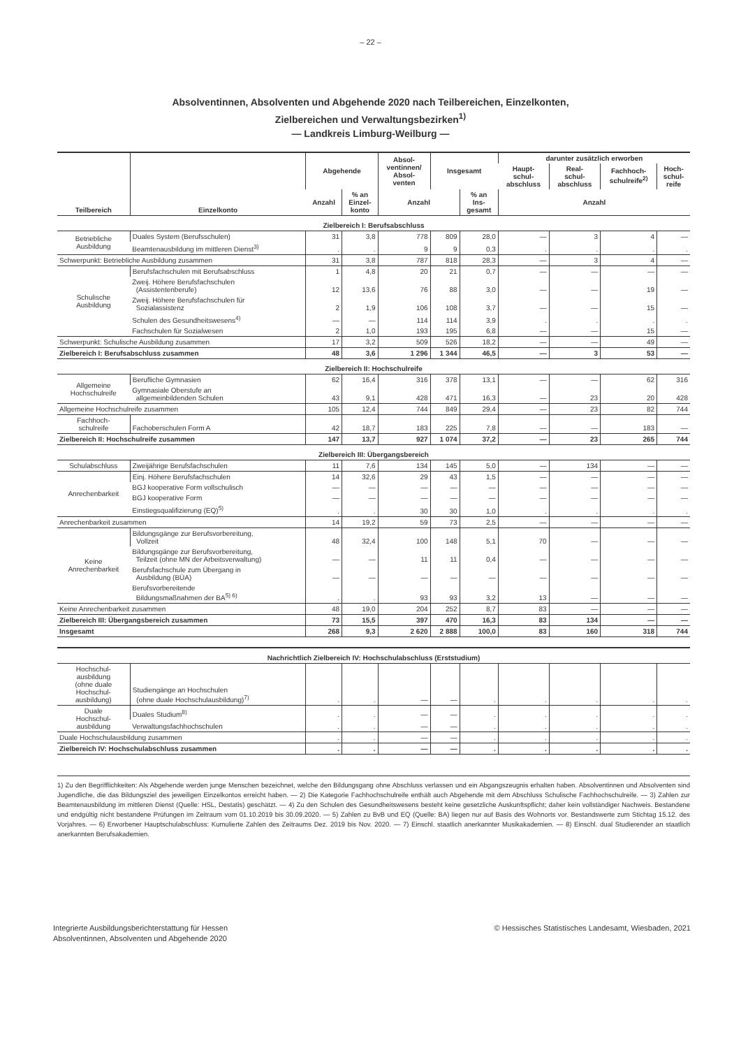– 22 –
Absolventinnen, Absolventen und Abgehende 2020 nach Teilbereichen, Einzelkonten,
Zielbereichen und Verwaltungsbezirken<sup>1)</sup>
— Landkreis Limburg-Weilburg —
| Teilbereich | Einzelkonto | Abgehende | | Absol- ventinnen/ Absol- venten | Insgesamt | | darunter zusätzlich erworben | | | |
| --- | --- | --- | --- | --- | --- | --- | --- | --- | --- | --- |
| | | | | | | | Haupt- schul- abschluss | Real- schul- abschluss | Fachhoch- schulreife<sup>2)</sup> | Hoch- schul- reife |
| | | Anzahl | % an Einzel- konto | Anzahl | | % an Ins- gesamt | Anzahl | | | |
| Zielbereich I: Berufsabschluss | | | | | | | | | | |
| Betriebliche Ausbildung | Duales System (Berufsschulen) | 31 | 3,8 | 778 | 809 | 28,0 | — | 3 | 4 | — |
| | Beamtenausbildung im mittleren Dienst<sup>3)</sup> | . | . | 9 | 9 | 0,3 | . | . | . | . |
| Schwerpunkt: Betriebliche Ausbildung zusammen | | 31 | 3,8 | 787 | 818 | 28,3 | — | 3 | 4 | — |
| Schulische Ausbildung | Berufsfachschulen mit Berufsabschluss | 1 | 4,8 | 20 | 21 | 0,7 | — | — | — | — |
| | Zweij. Höhere Berufsfachschulen (Assistentenberufe) | 12 | 13,6 | 76 | 88 | 3,0 | — | — | 19 | — |
| | Zweij. Höhere Berufsfachschulen für Sozialassistenz | 2 | 1,9 | 106 | 108 | 3,7 | — | — | 15 | — |
| | Schulen des Gesundheitswesens<sup>4)</sup> | — | — | 114 | 114 | 3,9 | . | . | . | . |
| | Fachschulen für Sozialwesen | 2 | 1,0 | 193 | 195 | 6,8 | — | — | 15 | — |
| Schwerpunkt: Schulische Ausbildung zusammen | | 17 | 3,2 | 509 | 526 | 18,2 | — | — | 49 | — |
| Zielbereich I: Berufsabschluss zusammen | | 48 | 3,6 | 1 296 | 1 344 | 46,5 | — | 3 | 53 | — |
| Zielbereich II: Hochschulreife | | | | | | | | | | |
| Allgemeine Hochschulreife | Berufliche Gymnasien | 62 | 16,4 | 316 | 378 | 13,1 | — | — | 62 | 316 |
| | Gymnasiale Oberstufe an allgemeinbildenden Schulen | 43 | 9,1 | 428 | 471 | 16,3 | — | 23 | 20 | 428 |
| Allgemeine Hochschulreife zusammen | | 105 | 12,4 | 744 | 849 | 29,4 | — | 23 | 82 | 744 |
| Fachhoch- schulreife | Fachoberschulen Form A | 42 | 18,7 | 183 | 225 | 7,8 | — | — | 183 | — |
| Zielbereich II: Hochschulreife zusammen | | 147 | 13,7 | 927 | 1 074 | 37,2 | — | 23 | 265 | 744 |
| Zielbereich III: Übergangsbereich | | | | | | | | | | |
| Schulabschluss | Zweijährige Berufsfachschulen | 11 | 7,6 | 134 | 145 | 5,0 | — | 134 | — | — |
| Anrechenbarkeit | Einj. Höhere Berufsfachschulen | 14 | 32,6 | 29 | 43 | 1,5 | — | — | — | — |
| | BGJ kooperative Form vollschulisch | — | — | — | — | — | — | — | — | — |
| | BGJ kooperative Form | — | — | — | — | — | — | — | — | — |
| | Einstiegsqualifizierung (EQ)<sup>5)</sup> | . | . | 30 | 30 | 1,0 | . | . | . | . |
| Anrechenbarkeit zusammen | | 14 | 19,2 | 59 | 73 | 2,5 | — | — | — | — |
| Keine Anrechenbarkeit | Bildungsgänge zur Berufsvorbereitung, Vollzeit | 48 | 32,4 | 100 | 148 | 5,1 | 70 | — | — | — |
| | Bildungsgänge zur Berufsvorbereitung, Teilzeit (ohne MN der Arbeitsverwaltung) | — | — | 11 | 11 | 0,4 | — | — | — | — |
| | Berufsfachschule zum Übergang in Ausbildung (BÜA) | — | — | — | — | — | — | — | — | — |
| | Berufsvorbereitende Bildungsmaßnahmen der BA<sup>5) 6)</sup> | . | . | 93 | 93 | 3,2 | 13 | — | — | — |
| Keine Anrechenbarkeit zusammen | | 48 | 19,0 | 204 | 252 | 8,7 | 83 | — | — | — |
| Zielbereich III: Übergangsbereich zusammen | | 73 | 15,5 | 397 | 470 | 16,3 | 83 | 134 | — | — |
| Insgesamt | | 268 | 9,3 | 2 620 | 2 888 | 100,0 | 83 | 160 | 318 | 744 |
| Nachrichtlich Zielbereich IV: Hochschulabschluss (Erststudium) | | | | | | | | | | |
| Hochschul- ausbildung (ohne duale Hochschul- ausbildung) | Studiengänge an Hochschulen (ohne duale Hochschulausbildung)<sup>7)</sup> | . | . | — | — | . | . | . | . | . |
| Duale Hochschul- ausbildung | Duales Studium<sup>8)</sup> | . | . | — | — | . | . | . | . | . |
| | Verwaltungsfachhochschulen | . | . | — | — | . | . | . | . | . |
| Duale Hochschulausbildung zusammen | | . | . | — | — | . | . | . | . | . |
| Zielbereich IV: Hochschulabschluss zusammen | | . | . | — | — | . | . | . | . | . |
1) Zu den Begrifflichkeiten: Als Abgehende werden junge Menschen bezeichnet, welche den Bildungsgang ohne Abschluss verlassen und ein Abgangszeugnis erhalten haben. Absolventinnen und Absolventen sind Jugendliche, die das Bildungsziel des jeweiligen Einzelkontos erreicht haben. — 2) Die Kategorie Fachhochschulreife enthält auch Abgehende mit dem Abschluss Schulische Fachhochschulreife. — 3) Zahlen zur Beamtenausbildung im mittleren Dienst (Quelle: HSL, Destatis) geschätzt. — 4) Zu den Schulen des Gesundheitswesens besteht keine gesetzliche Auskunftspflicht; daher kein vollständiger Nachweis. Bestandene und endgültig nicht bestandene Prüfungen im Zeitraum vom 01.10.2019 bis 30.09.2020. — 5) Zahlen zu BvB und EQ (Quelle: BA) liegen nur auf Basis des Wohnorts vor. Bestandswerte zum Stichtag 15.12. des Vorjahres. — 6) Erworbener Hauptschulabschluss: Kumulierte Zahlen des Zeitraums Dez. 2019 bis Nov. 2020. — 7) Einschl. staatlich anerkannter Musikakademien. — 8) Einschl. dual Studierender an staatlich anerkannten Berufsakademien.
Integrierte Ausbildungsberichterstattung für Hessen
Absolventinnen, Absolventen und Abgehende 2020
© Hessisches Statistisches Landesamt, Wiesbaden, 2021